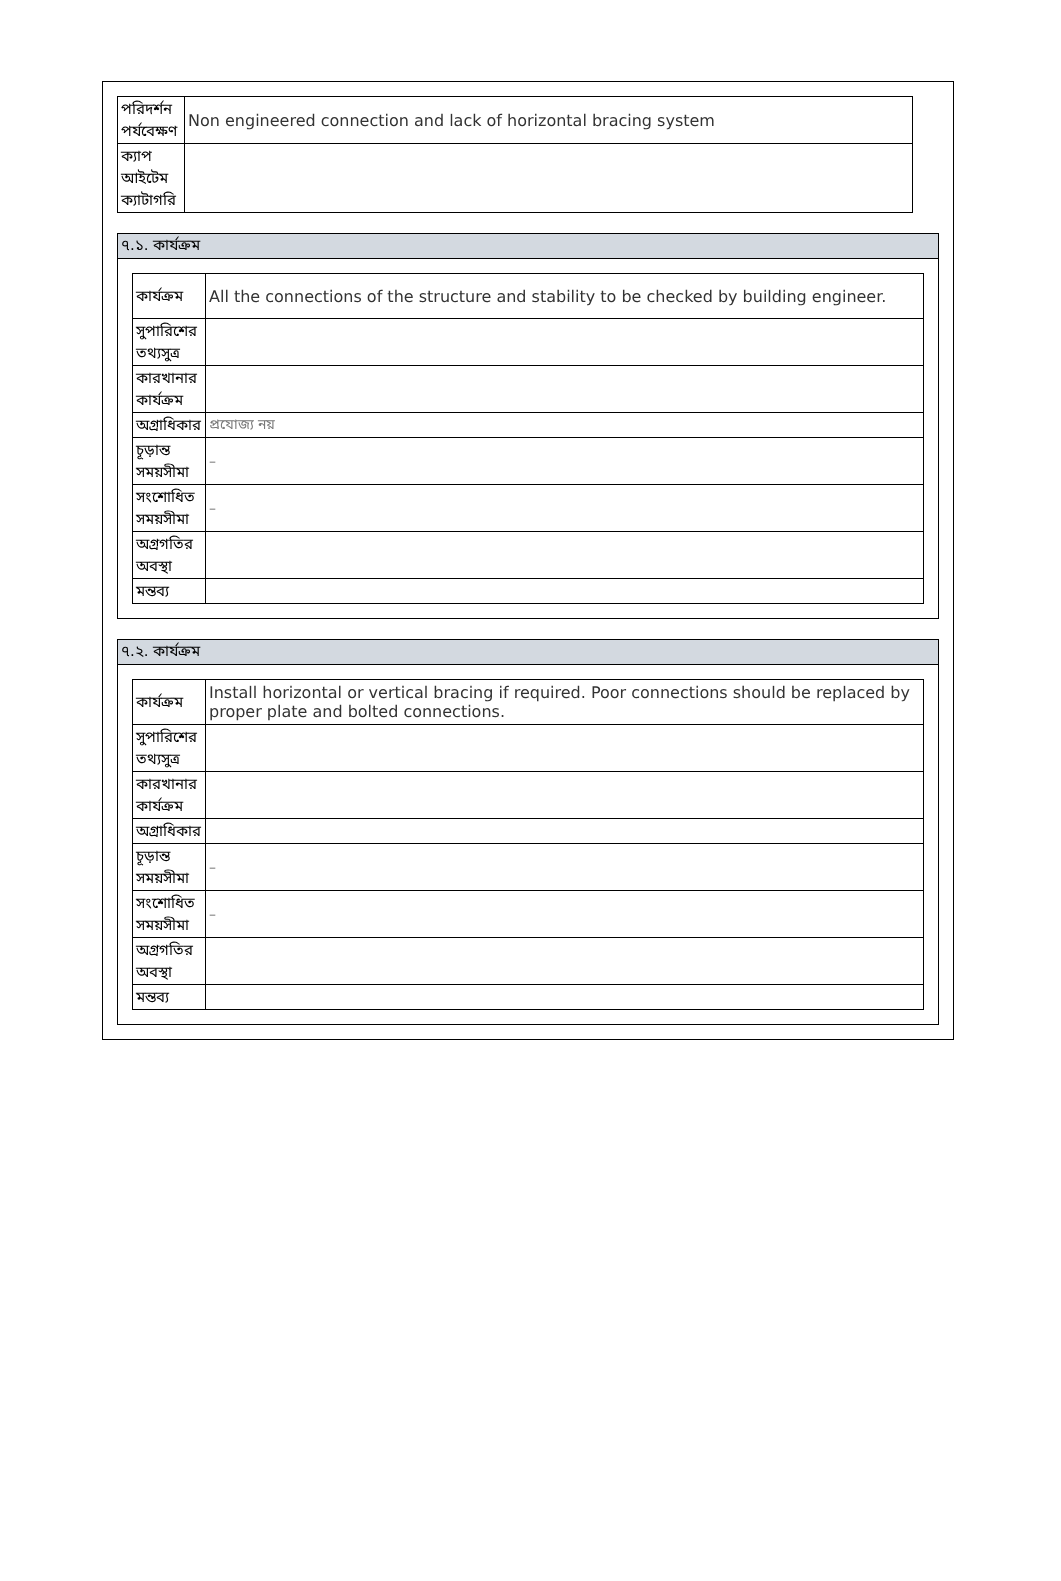| পরিদর্শন পর্যবেক্ষণ | Non engineered connection and lack of horizontal bracing system |
| ক্যাপ আইটেম ক্যাটাগরি | |
৭.১. কার্যক্রম
| কার্যক্রম | All the connections of the structure and stability to be checked by building engineer. |
| সুপারিশের তথ্যসুত্র | |
| কারখানার কার্যক্রম | |
| অগ্রাধিকার | প্রযোজ্য নয় |
| চূড়ান্ত সময়সীমা | – |
| সংশোধিত সময়সীমা | – |
| অগ্রগতির অবস্থা | |
| মন্তব্য | |
৭.২. কার্যক্রম
| কার্যক্রম | Install horizontal or vertical bracing if required. Poor connections should be replaced by proper plate and bolted connections. |
| সুপারিশের তথ্যসুত্র | |
| কারখানার কার্যক্রম | |
| অগ্রাধিকার | |
| চূড়ান্ত সময়সীমা | – |
| সংশোধিত সময়সীমা | – |
| অগ্রগতির অবস্থা | |
| মন্তব্য | |